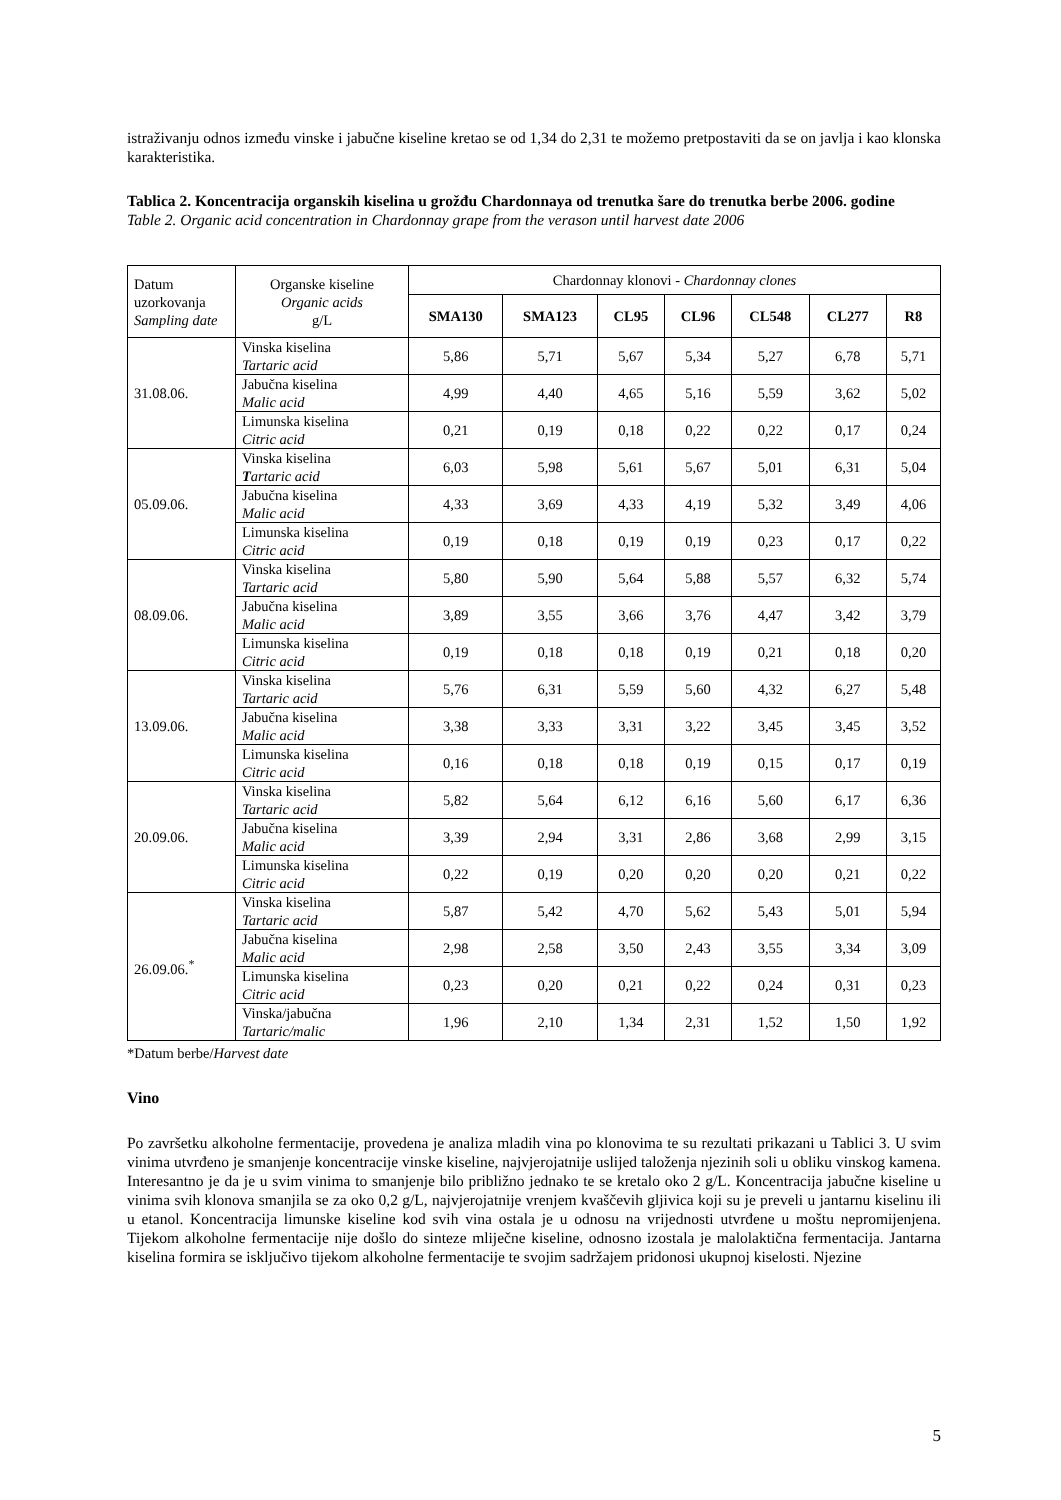istraživanju odnos između vinske i jabučne kiseline kretao se od 1,34 do 2,31 te možemo pretpostaviti da se on javlja i kao klonska karakteristika.
Tablica 2. Koncentracija organskih kiselina u grožđu Chardonnaya od trenutka šare do trenutka berbe 2006. godine
Table 2. Organic acid concentration in Chardonnay grape from the verason until harvest date 2006
| Datum uzorkovanja Sampling date | Organske kiseline Organic acids g/L | Chardonnay klonovi - Chardonnay clones | | | | | | |
| | | SMA130 | SMA123 | CL95 | CL96 | CL548 | CL277 | R8 |
| 31.08.06. | Vinska kiselina Tartaric acid | 5,86 | 5,71 | 5,67 | 5,34 | 5,27 | 6,78 | 5,71 |
| | Jabučna kiselina Malic acid | 4,99 | 4,40 | 4,65 | 5,16 | 5,59 | 3,62 | 5,02 |
| | Limunska kiselina Citric acid | 0,21 | 0,19 | 0,18 | 0,22 | 0,22 | 0,17 | 0,24 |
| 05.09.06. | Vinska kiselina T artaric acid | 6,03 | 5,98 | 5,61 | 5,67 | 5,01 | 6,31 | 5,04 |
| | Jabučna kiselina Malic acid | 4,33 | 3,69 | 4,33 | 4,19 | 5,32 | 3,49 | 4,06 |
| | Limunska kiselina Citric acid | 0,19 | 0,18 | 0,19 | 0,19 | 0,23 | 0,17 | 0,22 |
| 08.09.06. | Vinska kiselina Tartaric acid | 5,80 | 5,90 | 5,64 | 5,88 | 5,57 | 6,32 | 5,74 |
| | Jabučna kiselina Malic acid | 3,89 | 3,55 | 3,66 | 3,76 | 4,47 | 3,42 | 3,79 |
| | Limunska kiselina Citric acid | 0,19 | 0,18 | 0,18 | 0,19 | 0,21 | 0,18 | 0,20 |
| 13.09.06. | Vinska kiselina Tartaric acid | 5,76 | 6,31 | 5,59 | 5,60 | 4,32 | 6,27 | 5,48 |
| | Jabučna kiselina Malic acid | 3,38 | 3,33 | 3,31 | 3,22 | 3,45 | 3,45 | 3,52 |
| | Limunska kiselina Citric acid | 0,16 | 0,18 | 0,18 | 0,19 | 0,15 | 0,17 | 0,19 |
| 20.09.06. | Vinska kiselina Tartaric acid | 5,82 | 5,64 | 6,12 | 6,16 | 5,60 | 6,17 | 6,36 |
| | Jabučna kiselina Malic acid | 3,39 | 2,94 | 3,31 | 2,86 | 3,68 | 2,99 | 3,15 |
| | Limunska kiselina Citric acid | 0,22 | 0,19 | 0,20 | 0,20 | 0,20 | 0,21 | 0,22 |
| 26.09.06.<sup>*</sup> | Vinska kiselina Tartaric acid | 5,87 | 5,42 | 4,70 | 5,62 | 5,43 | 5,01 | 5,94 |
| | Jabučna kiselina Malic acid | 2,98 | 2,58 | 3,50 | 2,43 | 3,55 | 3,34 | 3,09 |
| | Limunska kiselina Citric acid | 0,23 | 0,20 | 0,21 | 0,22 | 0,24 | 0,31 | 0,23 |
| | Vinska/jabučna Tartaric/malic | 1,96 | 2,10 | 1,34 | 2,31 | 1,52 | 1,50 | 1,92 |
*Datum berbe/Harvest date
Vino
Po završetku alkoholne fermentacije, provedena je analiza mladih vina po klonovima te su rezultati prikazani u Tablici 3. U svim vinima utvrđeno je smanjenje koncentracije vinske kiseline, najvjerojatnije uslijed taloženja njezinih soli u obliku vinskog kamena. Interesantno je da je u svim vinima to smanjenje bilo približno jednako te se kretalo oko 2 g/L. Koncentracija jabučne kiseline u vinima svih klonova smanjila se za oko 0,2 g/L, najvjerojatnije vrenjem kvaščevih gljivica koji su je preveli u jantarnu kiselinu ili u etanol. Koncentracija limunske kiseline kod svih vina ostala je u odnosu na vrijednosti utvrđene u moštu nepromijenjena. Tijekom alkoholne fermentacije nije došlo do sinteze mliječne kiseline, odnosno izostala je malolaktična fermentacija. Jantarna kiselina formira se isključivo tijekom alkoholne fermentacije te svojim sadržajem pridonosi ukupnoj kiselosti. Njezine
5